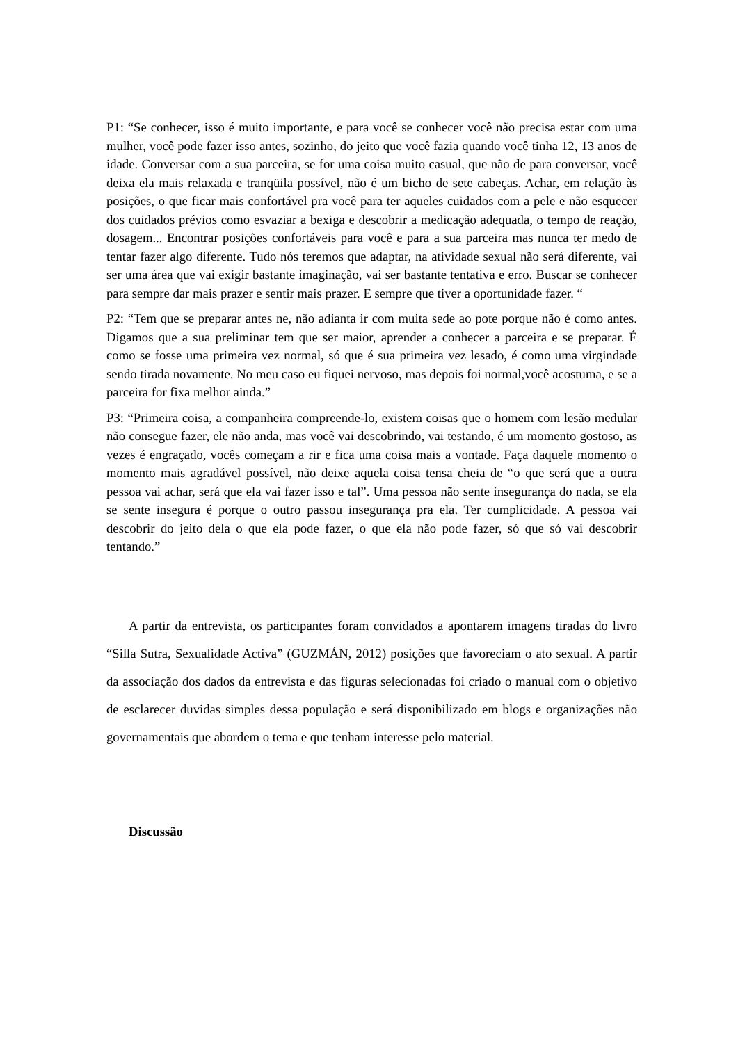P1: “Se conhecer, isso é muito importante, e para você se conhecer você não precisa estar com uma mulher, você pode fazer isso antes, sozinho, do jeito que você fazia quando você tinha 12, 13 anos de idade. Conversar com a sua parceira, se for uma coisa muito casual, que não de para conversar, você deixa ela mais relaxada e tranqüila possível, não é um bicho de sete cabeças. Achar, em relação às posições, o que ficar mais confortável pra você para ter aqueles cuidados com a pele e não esquecer dos cuidados prévios como esvaziar a bexiga e descobrir a medicação adequada, o tempo de reação, dosagem... Encontrar posições confortáveis para você e para a sua parceira mas nunca ter medo de tentar fazer algo diferente. Tudo nós teremos que adaptar, na atividade sexual não será diferente, vai ser uma área que vai exigir bastante imaginação, vai ser bastante tentativa e erro. Buscar se conhecer para sempre dar mais prazer e sentir mais prazer. E sempre que tiver a oportunidade fazer. “
P2: “Tem que se preparar antes ne, não adianta ir com muita sede ao pote porque não é como antes. Digamos que a sua preliminar tem que ser maior, aprender a conhecer a parceira e se preparar. É como se fosse uma primeira vez normal, só que é sua primeira vez lesado, é como uma virgindade sendo tirada novamente. No meu caso eu fiquei nervoso, mas depois foi normal,você acostuma, e se a parceira for fixa melhor ainda.”
P3: “Primeira coisa, a companheira compreende-lo, existem coisas que o homem com lesão medular não consegue fazer, ele não anda, mas você vai descobrindo, vai testando, é um momento gostoso, as vezes é engraçado, vocês começam a rir e fica uma coisa mais a vontade. Faça daquele momento o momento mais agradável possível, não deixe aquela coisa tensa cheia de “o que será que a outra pessoa vai achar, será que ela vai fazer isso e tal”. Uma pessoa não sente insegurança do nada, se ela se sente insegura é porque o outro passou insegurança pra ela. Ter cumplicidade. A pessoa vai descobrir do jeito dela o que ela pode fazer, o que ela não pode fazer, só que só vai descobrir tentando.”
A partir da entrevista, os participantes foram convidados a apontarem imagens tiradas do livro “Silla Sutra, Sexualidade Activa” (GUZMÁN, 2012) posições que favoreciam o ato sexual. A partir da associação dos dados da entrevista e das figuras selecionadas foi criado o manual com o objetivo de esclarecer duvidas simples dessa população e será disponibilizado em blogs e organizações não governamentais que abordem o tema e que tenham interesse pelo material.
Discussão